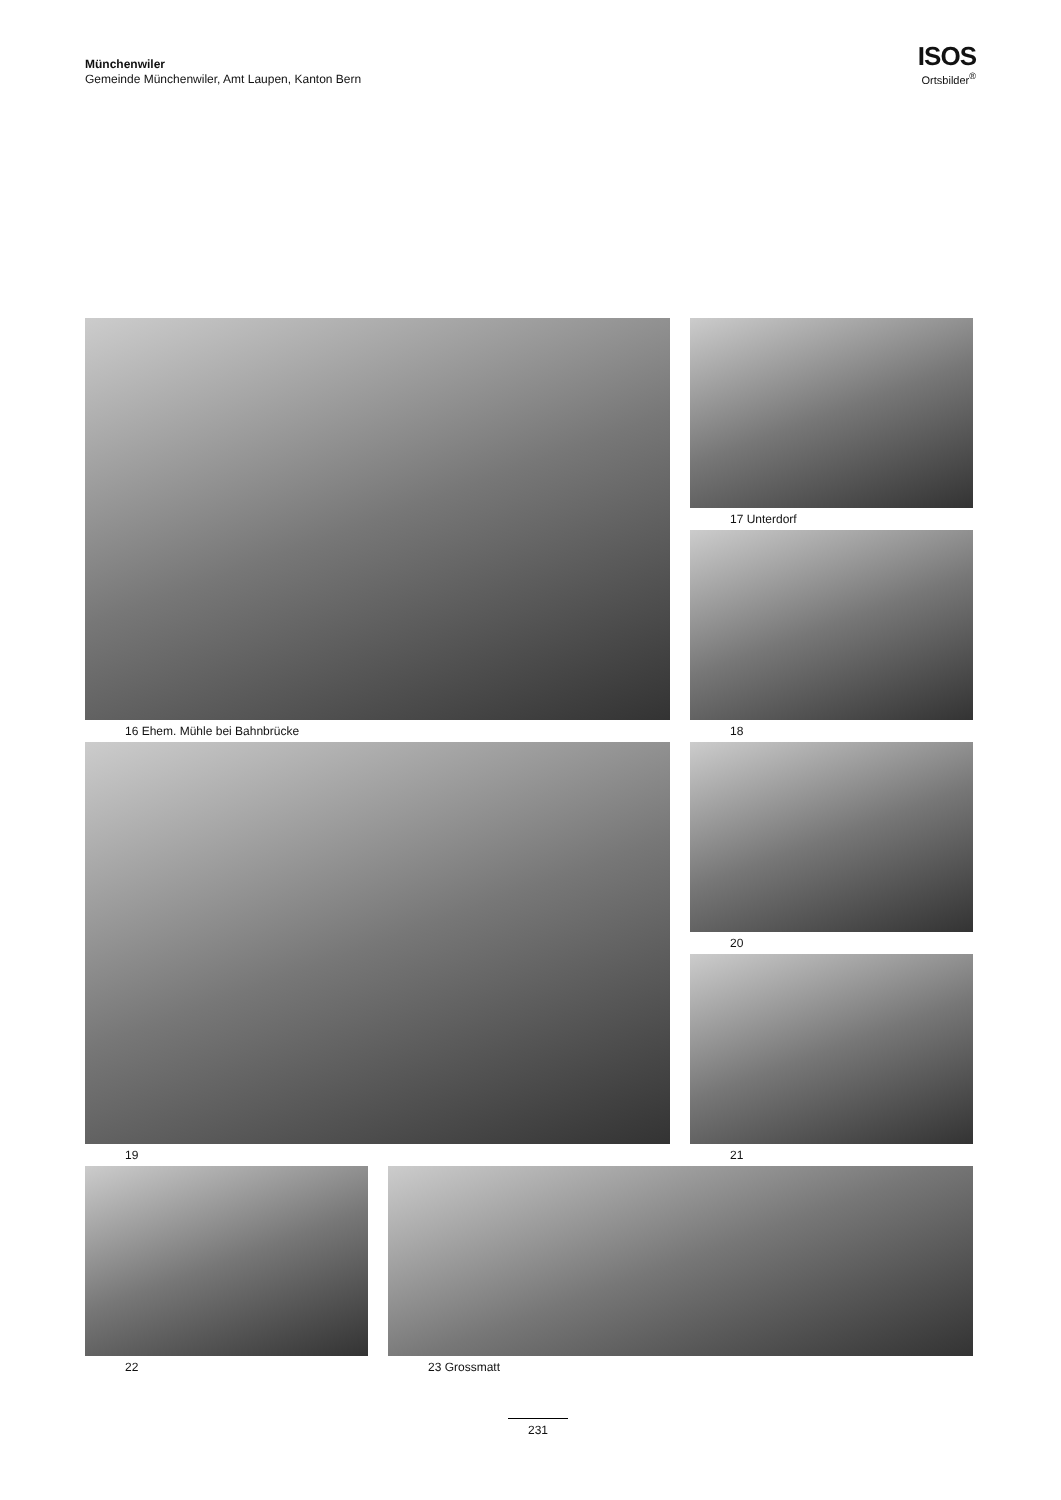Münchenwiler
Gemeinde Münchenwiler, Amt Laupen, Kanton Bern
ISOS
Ortsbilder<sup>®</sup>
16 Ehem. Mühle bei Bahnbrücke
17 Unterdorf
18
19
20
21
22 23 Grossmatt
231